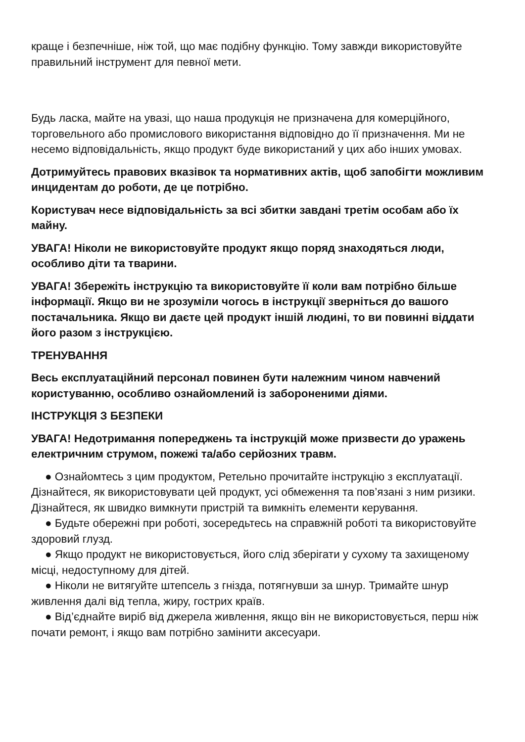краще і безпечніше, ніж той, що має подібну функцію. Тому завжди використовуйте правильний інструмент для певної мети.
Будь ласка, майте на увазі, що наша продукція не призначена для комерційного, торговельного або промислового використання відповідно до її призначення. Ми не несемо відповідальність, якщо продукт буде використаний у цих або інших умовах.
Дотримуйтесь правових вказівок та нормативних актів, щоб запобігти можливим инцидентам до роботи, де це потрібно.
Користувач несе відповідальність за всі збитки завдані третім особам або їх майну.
УВАГА! Ніколи не використовуйте продукт якщо поряд знаходяться люди, особливо діти та тварини.
УВАГА! Збережіть інструкцію та використовуйте її коли вам потрібно більше інформації. Якщо ви не зрозуміли чогось в інструкції зверніться до вашого постачальника. Якщо ви даєте цей продукт іншій людині, то ви повинні віддати його разом з інструкцією.
ТРЕНУВАННЯ
Весь експлуатаційний персонал повинен бути належним чином навчений користуванню, особливо ознайомлений із забороненими діями.
ІНСТРУКЦІЯ З БЕЗПЕКИ
УВАГА! Недотримання попереджень та інструкцій може призвести до уражень електричним струмом, пожежі та/або серйозних травм.
● Ознайомтесь з цим продуктом, Ретельно прочитайте інструкцію з експлуатації. Дізнайтеся, як використовувати цей продукт, усі обмеження та пов’язані з ним ризики. Дізнайтеся, як швидко вимкнути пристрій та вимкніть елементи керування.
● Будьте обережні при роботі, зосередьтесь на справжній роботі та використовуйте здоровий глузд.
● Якщо продукт не використовується, його слід зберігати у сухому та захищеному місці, недоступному для дітей.
● Ніколи не витягуйте штепсель з гнізда, потягнувши за шнур. Тримайте шнур живлення далі від тепла, жиру, гострих країв.
● Від’єднайте виріб від джерела живлення, якщо він не використовується, перш ніж почати ремонт, і якщо вам потрібно замінити аксесуари.